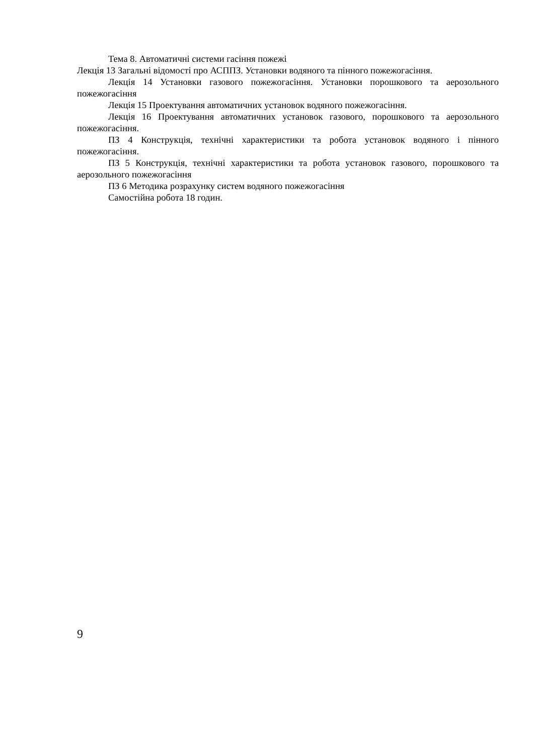Тема 8. Автоматичні системи гасіння пожежі
Лекція 13 Загальні відомості про АСППЗ. Установки водяного та пінного пожежогасіння.
Лекція 14 Установки газового пожежогасіння. Установки порошкового та аерозольного пожежогасіння
Лекція 15 Проектування автоматичних установок водяного пожежогасіння.
Лекція 16 Проектування автоматичних установок газового, порошкового та аерозольного пожежогасіння.
ПЗ 4 Конструкція, технічні характеристики та робота установок водяного і пінного пожежогасіння.
ПЗ 5 Конструкція, технічні характеристики та робота установок газового, порошкового та аерозольного пожежогасіння
ПЗ 6 Методика розрахунку систем водяного пожежогасіння
Самостійна робота 18 годин.
9